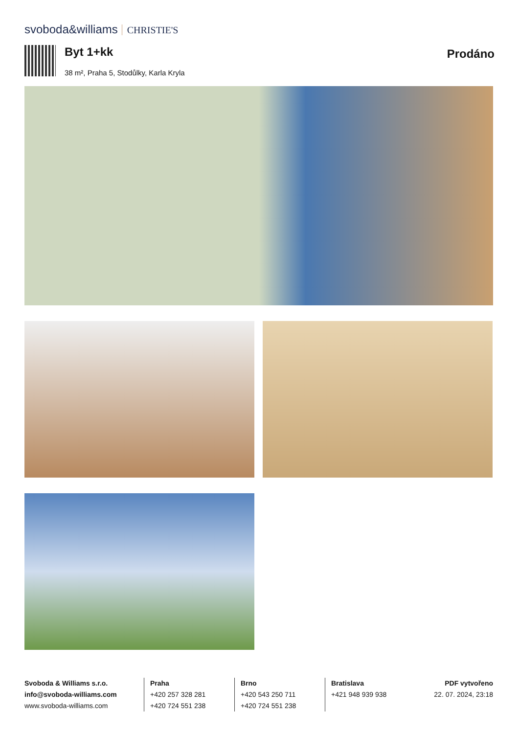svoboda&williams CHRISTIE'S
Byt 1+kk
38 m², Praha 5, Stodůlky, Karla Kryla
Prodáno
Svoboda & Williams s.r.o.
info@svoboda-williams.com
www.svoboda-williams.com
Praha
+420 257 328 281
+420 724 551 238
Brno
+420 543 250 711
+420 724 551 238
Bratislava
+421 948 939 938
PDF vytvořeno
22. 07. 2024, 23:18